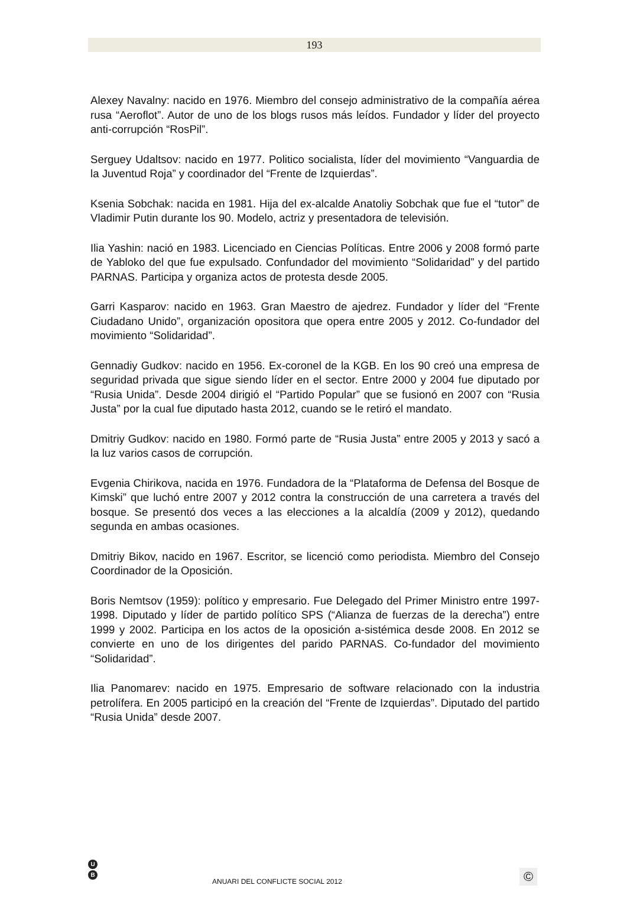193
Alexey Navalny: nacido en 1976. Miembro del consejo administrativo de la compañía aérea rusa “Aeroflot”. Autor de uno de los blogs rusos más leídos. Fundador y líder del proyecto anti-corrupción “RosPil”.
Serguey Udaltsov: nacido en 1977. Politico socialista, líder del movimiento “Vanguardia de la Juventud Roja” y coordinador del “Frente de Izquierdas”.
Ksenia Sobchak: nacida en 1981. Hija del ex-alcalde Anatoliy Sobchak que fue el “tutor” de Vladimir Putin durante los 90. Modelo, actriz y presentadora de televisión.
Ilia Yashin: nació en 1983. Licenciado en Ciencias Políticas. Entre 2006 y 2008 formó parte de Yabloko del que fue expulsado. Confundador del movimiento “Solidaridad” y del partido PARNAS. Participa y organiza actos de protesta desde 2005.
Garri Kasparov: nacido en 1963. Gran Maestro de ajedrez. Fundador y líder del “Frente Ciudadano Unido”, organización opositora que opera entre 2005 y 2012. Co-fundador del movimiento “Solidaridad”.
Gennadiy Gudkov: nacido en 1956. Ex-coronel de la KGB. En los 90 creó una empresa de seguridad privada que sigue siendo líder en el sector. Entre 2000 y 2004 fue diputado por “Rusia Unida”. Desde 2004 dirigió el “Partido Popular” que se fusionó en 2007 con “Rusia Justa” por la cual fue diputado hasta 2012, cuando se le retiró el mandato.
Dmitriy Gudkov: nacido en 1980. Formó parte de “Rusia Justa” entre 2005 y 2013 y sacó a la luz varios casos de corrupción.
Evgenia Chirikova, nacida en 1976. Fundadora de la “Plataforma de Defensa del Bosque de Kimski” que luchó entre 2007 y 2012 contra la construcción de una carretera a través del bosque. Se presentó dos veces a las elecciones a la alcaldía (2009 y 2012), quedando segunda en ambas ocasiones.
Dmitriy Bikov, nacido en 1967. Escritor, se licenció como periodista. Miembro del Consejo Coordinador de la Oposición.
Boris Nemtsov (1959): político y empresario. Fue Delegado del Primer Ministro entre 1997-1998. Diputado y líder de partido político SPS (“Alianza de fuerzas de la derecha”) entre 1999 y 2002. Participa en los actos de la oposición a-sistémica desde 2008. En 2012 se convierte en uno de los dirigentes del parido PARNAS. Co-fundador del movimiento “Solidaridad”.
Ilia Panomarev: nacido en 1975. Empresario de software relacionado con la industria petrolífera. En 2005 participó en la creación del “Frente de Izquierdas”. Diputado del partido “Rusia Unida” desde 2007.
U
B
ANUARI DEL CONFLICTE SOCIAL 2012
©